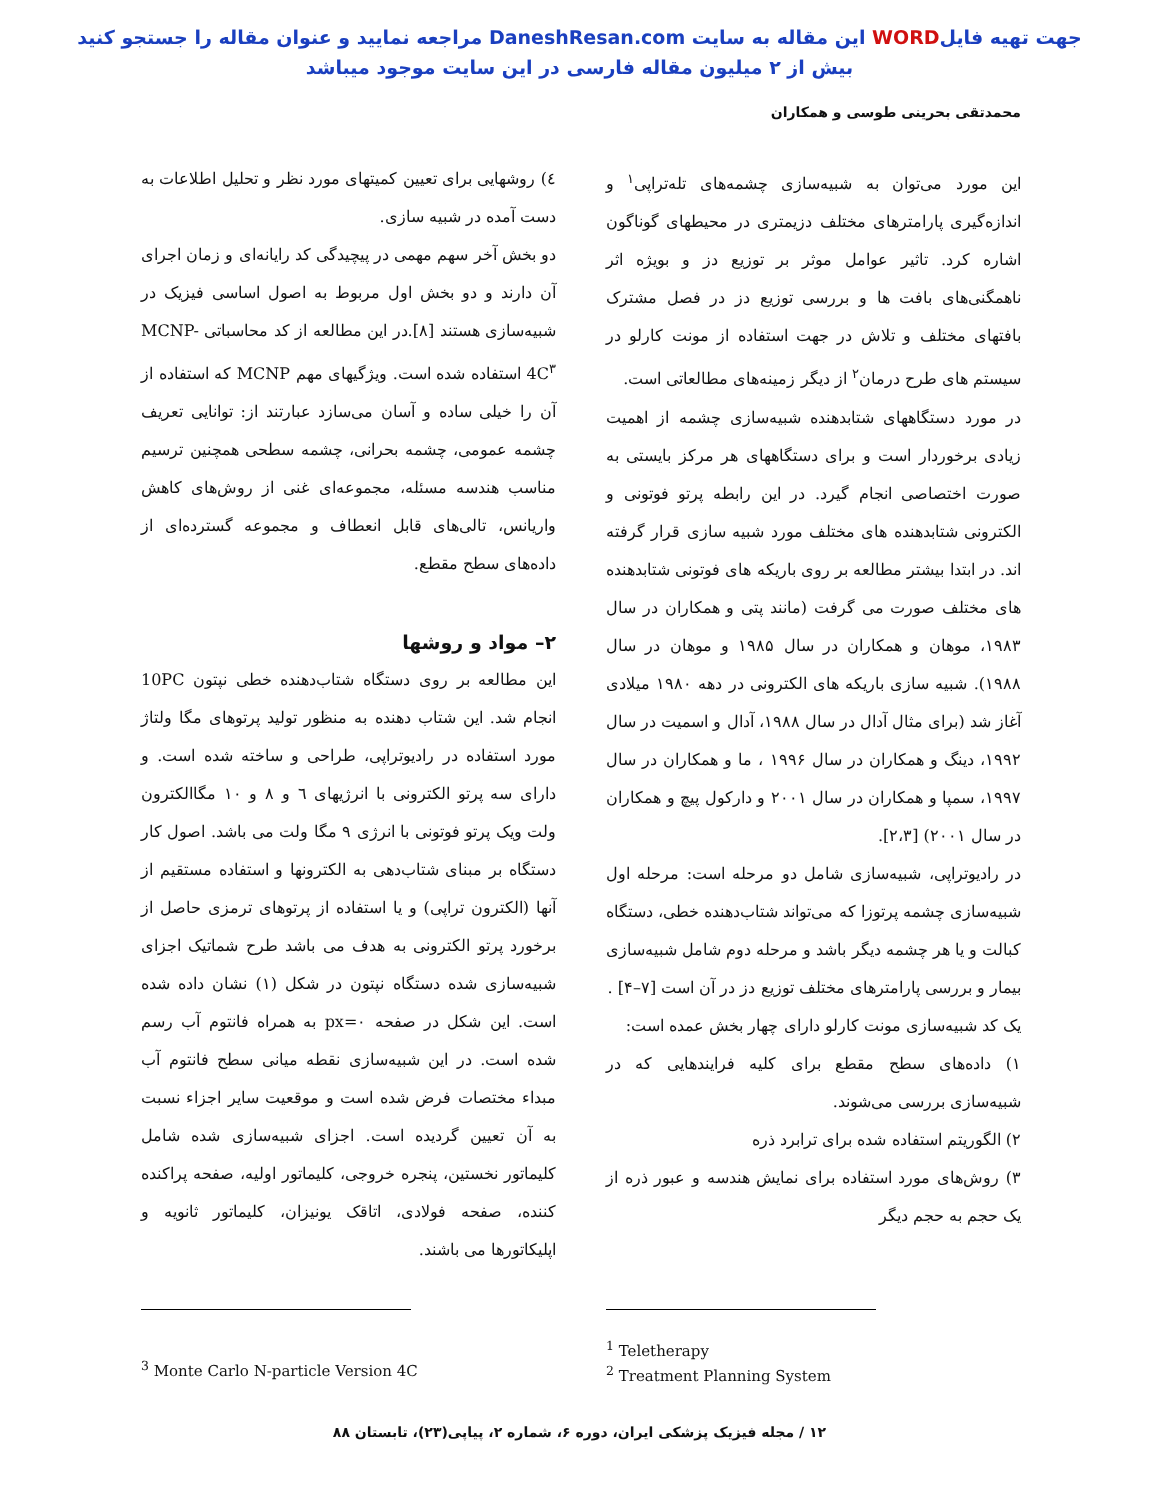جهت تهیه فایلWORD این مقاله به سایت DaneshResan.com مراجعه نمایید و عنوان مقاله را جستجو کنید
بیش از ۲ میلیون مقاله فارسی در این سایت موجود میباشد
محمدتقی بحرینی طوسی و همکاران
این مورد می‌توان به شبیه‌سازی چشمه‌های تله‌تراپی<sup>۱</sup> و اندازه‌گیری پارامترهای مختلف دزیمتری در محیطهای گوناگون اشاره کرد. تاثیر عوامل موثر بر توزیع دز و بویژه اثر ناهمگنی‌های بافت ها و بررسی توزیع دز در فصل مشترک بافتهای مختلف و تلاش در جهت استفاده از مونت کارلو در سیستم های طرح درمان<sup>۲</sup> از دیگر زمینه‌های مطالعاتی است.
در مورد دستگاههای شتابدهنده شبیه‌سازی چشمه از اهمیت زیادی برخوردار است و برای دستگاههای هر مرکز بایستی به صورت اختصاصی انجام گیرد. در این رابطه پرتو فوتونی و الکترونی شتابدهنده های مختلف مورد شبیه سازی قرار گرفته اند. در ابتدا بیشتر مطالعه بر روی باریکه های فوتونی شتابدهنده های مختلف صورت می گرفت (مانند پتی و همکاران در سال ۱۹۸۳، موهان و همکاران در سال ۱۹۸۵ و موهان در سال ۱۹۸۸). شبیه سازی باریکه های الکترونی در دهه ۱۹۸۰ میلادی آغاز شد (برای مثال آدال در سال ۱۹۸۸، آدال و اسمیت در سال ۱۹۹۲، دینگ و همکاران در سال ۱۹۹۶ ، ما و همکاران در سال ۱۹۹۷، سمپا و همکاران در سال ۲۰۰۱ و دارکول پیچ و همکاران در سال ۲۰۰۱) [۲،۳].
در رادیوتراپی، شبیه‌سازی شامل دو مرحله است: مرحله اول شبیه‌سازی چشمه پرتوزا که می‌تواند شتاب‌دهنده خطی، دستگاه کبالت و یا هر چشمه دیگر باشد و مرحله دوم شامل شبیه‌سازی بیمار و بررسی پارامترهای مختلف توزیع دز در آن است [۷–۴] .
یک کد شبیه‌سازی مونت کارلو دارای چهار بخش عمده است:
۱) داده‌های سطح مقطع برای کلیه فرایندهایی که در شبیه‌سازی بررسی می‌شوند.
۲) الگوریتم استفاده شده برای ترابرد ذره
۳) روش‌های مورد استفاده برای نمایش هندسه و عبور ذره از یک حجم به حجم دیگر
٤) روشهایی برای تعیین کمیتهای مورد نظر و تحلیل اطلاعات به دست آمده در شبیه سازی.
دو بخش آخر سهم مهمی در پیچیدگی کد رایانه‌ای و زمان اجرای آن دارند و دو بخش اول مربوط به اصول اساسی فیزیک در شبیه‌سازی هستند [۸].در این مطالعه از کد محاسباتی MCNP-4C<sup>۳</sup> استفاده شده است. ویژگیهای مهم MCNP که استفاده از آن را خیلی ساده و آسان می‌سازد عبارتند از: توانایی تعریف چشمه عمومی، چشمه بحرانی، چشمه سطحی همچنین ترسیم مناسب هندسه مسئله، مجموعه‌ای غنی از روش‌های کاهش واریانس، تالی‌های قابل انعطاف و مجموعه گسترده‌ای از داده‌های سطح مقطع.
۲– مواد و روشها
این مطالعه بر روی دستگاه شتاب‌دهنده خطی نپتون 10PC انجام شد. این شتاب دهنده به منظور تولید پرتوهای مگا ولتاژ مورد استفاده در رادیوتراپی، طراحی و ساخته شده است. و دارای سه پرتو الکترونی با انرژیهای ٦ و ٨ و ١٠ مگاالکترون ولت ویک پرتو فوتونی با انرژی ٩ مگا ولت می باشد. اصول کار دستگاه بر مبنای شتاب‌دهی به الکترونها و استفاده مستقیم از آنها (الکترون تراپی) و یا استفاده از پرتوهای ترمزی حاصل از برخورد پرتو الکترونی به هدف می باشد طرح شماتیک اجزای شبیه‌سازی شده دستگاه نپتون در شکل (۱) نشان داده شده است. این شکل در صفحه px=۰ به همراه فانتوم آب رسم شده است. در این شبیه‌سازی نقطه میانی سطح فانتوم آب مبداء مختصات فرض شده است و موقعیت سایر اجزاء نسبت به آن تعیین گردیده است. اجزای شبیه‌سازی شده شامل کلیماتور نخستین، پنجره خروجی، کلیماتور اولیه، صفحه پراکنده کننده، صفحه فولادی، اتاقک یونیزان، کلیماتور ثانویه و اپلیکاتورها می باشند.
<sup>1</sup> Teletherapy
<sup>2</sup> Treatment Planning System
<sup>3</sup> Monte Carlo N-particle Version 4C
۱۲ / مجله فیزیک پزشکی ایران، دوره ۶، شماره ۲، پیاپی(۲۳)، تابستان ۸۸